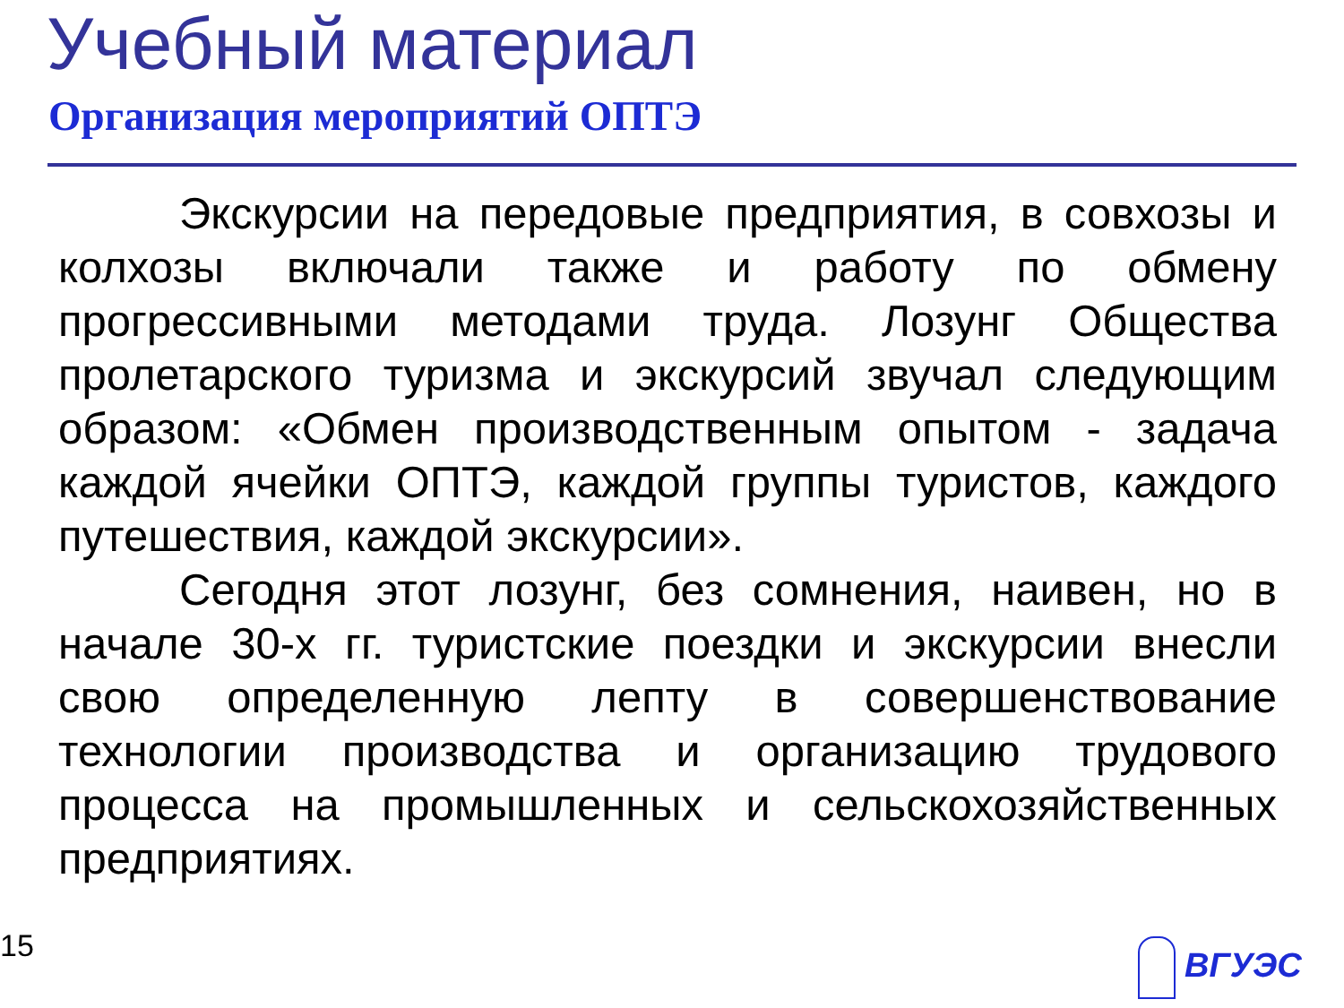Учебный материал
Организация мероприятий ОПТЭ
Экскурсии на передовые предприятия, в совхозы и колхозы включали также и работу по обмену прогрессивными методами труда. Лозунг Общества пролетарского туризма и экскурсий звучал следующим образом: «Обмен производственным опытом - задача каждой ячейки ОПТЭ, каждой группы туристов, каждого путешествия, каждой экскурсии».
Сегодня этот лозунг, без сомнения, наивен, но в начале 30-х гг. туристские поездки и экскурсии внесли свою определенную лепту в совершенствование технологии производства и организацию трудового процесса на промышленных и сельскохозяйственных предприятиях.
15 ВГУЭС